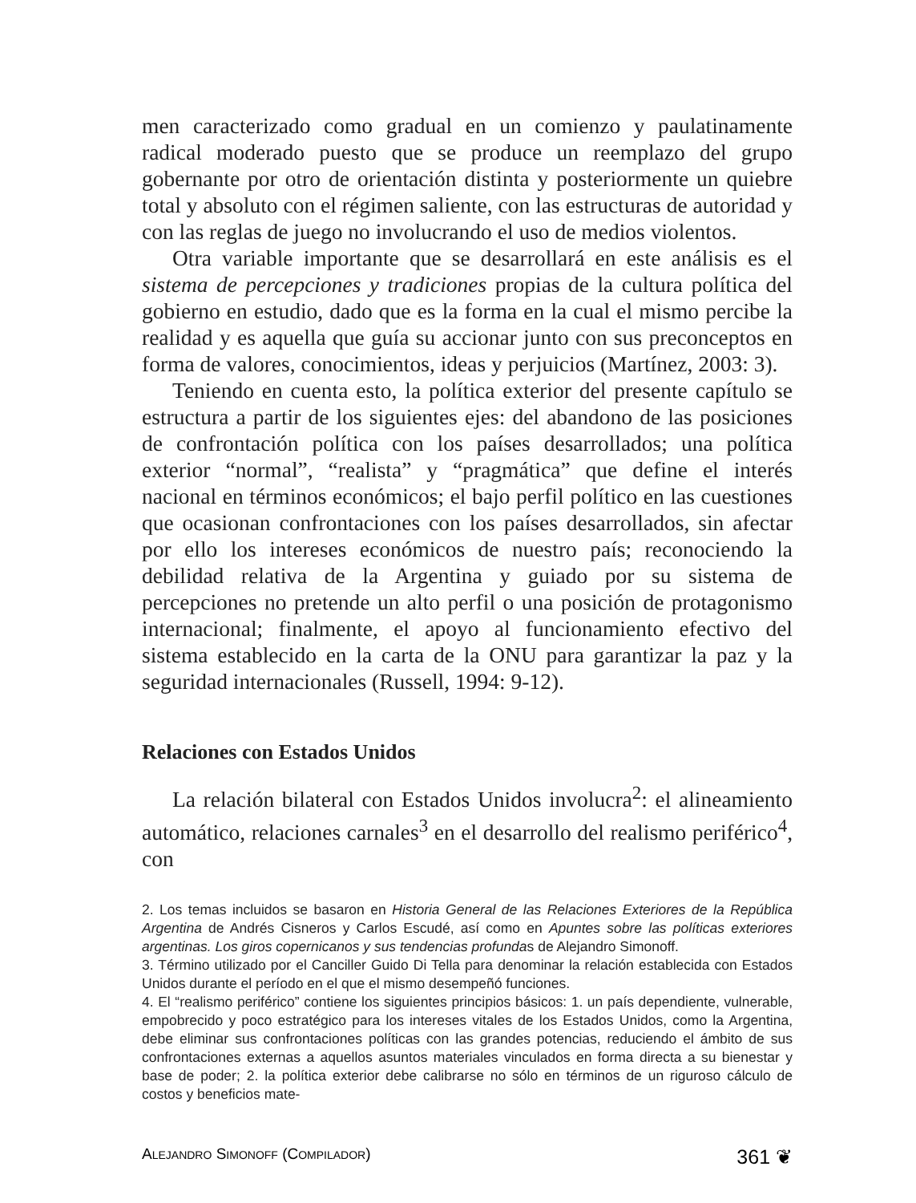men caracterizado como gradual en un comienzo y paulatinamente radical moderado puesto que se produce un reemplazo del grupo gobernante por otro de orientación distinta y posteriormente un quiebre total y absoluto con el régimen saliente, con las estructuras de autoridad y con las reglas de juego no involucrando el uso de medios violentos.
Otra variable importante que se desarrollará en este análisis es el sistema de percepciones y tradiciones propias de la cultura política del gobierno en estudio, dado que es la forma en la cual el mismo percibe la realidad y es aquella que guía su accionar junto con sus preconceptos en forma de valores, conocimientos, ideas y perjuicios (Martínez, 2003: 3).
Teniendo en cuenta esto, la política exterior del presente capítulo se estructura a partir de los siguientes ejes: del abandono de las posiciones de confrontación política con los países desarrollados; una política exterior “normal”, “realista” y “pragmática” que define el interés nacional en términos económicos; el bajo perfil político en las cuestiones que ocasionan confrontaciones con los países desarrollados, sin afectar por ello los intereses económicos de nuestro país; reconociendo la debilidad relativa de la Argentina y guiado por su sistema de percepciones no pretende un alto perfil o una posición de protagonismo internacional; finalmente, el apoyo al funcionamiento efectivo del sistema establecido en la carta de la ONU para garantizar la paz y la seguridad internacionales (Russell, 1994: 9-12).
Relaciones con Estados Unidos
La relación bilateral con Estados Unidos involucra<sup>2</sup>: el alineamiento automático, relaciones carnales<sup>3</sup> en el desarrollo del realismo periférico<sup>4</sup>, con
2. Los temas incluidos se basaron en Historia General de las Relaciones Exteriores de la República Argentina de Andrés Cisneros y Carlos Escudé, así como en Apuntes sobre las políticas exteriores argentinas. Los giros copernicanos y sus tendencias profundas de Alejandro Simonoff.
3. Término utilizado por el Canciller Guido Di Tella para denominar la relación establecida con Estados Unidos durante el período en el que el mismo desempeñó funciones.
4. El “realismo periférico” contiene los siguientes principios básicos: 1. un país dependiente, vulnerable, empobrecido y poco estratégico para los intereses vitales de los Estados Unidos, como la Argentina, debe eliminar sus confrontaciones políticas con las grandes potencias, reduciendo el ámbito de sus confrontaciones externas a aquellos asuntos materiales vinculados en forma directa a su bienestar y base de poder; 2. la política exterior debe calibrarse no sólo en términos de un riguroso cálculo de costos y beneficios mate-
ALEJANDRO SIMONOFF (COMPILADOR) 361 ❦